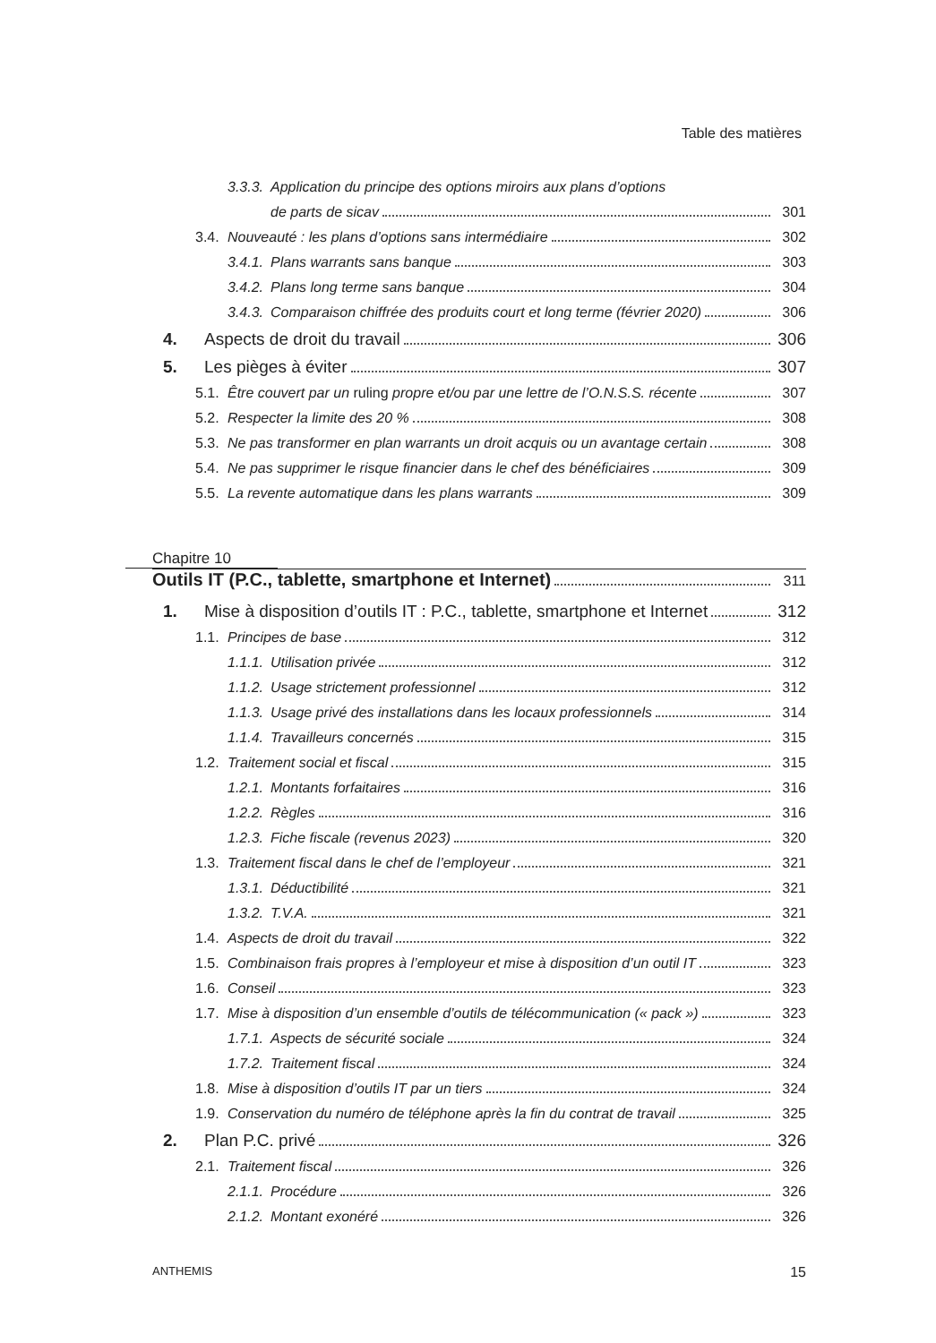Table des matières
3.3.3. Application du principe des options miroirs aux plans d’options
de parts de sicav 301
3.4. Nouveauté : les plans d’options sans intermédiaire 302
3.4.1. Plans warrants sans banque 303
3.4.2. Plans long terme sans banque 304
3.4.3. Comparaison chiffrée des produits court et long terme (février 2020) 306
4. Aspects de droit du travail 306
5. Les pièges à éviter 307
5.1. Être couvert par un ruling propre et/ou par une lettre de l’O.N.S.S. récente 307
5.2. Respecter la limite des 20 % 308
5.3. Ne pas transformer en plan warrants un droit acquis ou un avantage certain 308
5.4. Ne pas supprimer le risque financier dans le chef des bénéficiaires 309
5.5. La revente automatique dans les plans warrants 309
Chapitre 10
Outils IT (P.C., tablette, smartphone et Internet) 311
1. Mise à disposition d’outils IT : P.C., tablette, smartphone et Internet 312
1.1. Principes de base 312
1.1.1. Utilisation privée 312
1.1.2. Usage strictement professionnel 312
1.1.3. Usage privé des installations dans les locaux professionnels 314
1.1.4. Travailleurs concernés 315
1.2. Traitement social et fiscal 315
1.2.1. Montants forfaitaires 316
1.2.2. Règles 316
1.2.3. Fiche fiscale (revenus 2023) 320
1.3. Traitement fiscal dans le chef de l’employeur 321
1.3.1. Déductibilité 321
1.3.2. T.V.A. 321
1.4. Aspects de droit du travail 322
1.5. Combinaison frais propres à l’employeur et mise à disposition d’un outil IT 323
1.6. Conseil 323
1.7. Mise à disposition d’un ensemble d’outils de télécommunication (« pack ») 323
1.7.1. Aspects de sécurité sociale 324
1.7.2. Traitement fiscal 324
1.8. Mise à disposition d’outils IT par un tiers 324
1.9. Conservation du numéro de téléphone après la fin du contrat de travail 325
2. Plan P.C. privé 326
2.1. Traitement fiscal 326
2.1.1. Procédure 326
2.1.2. Montant exonéré 326
ANTHEMIS 15